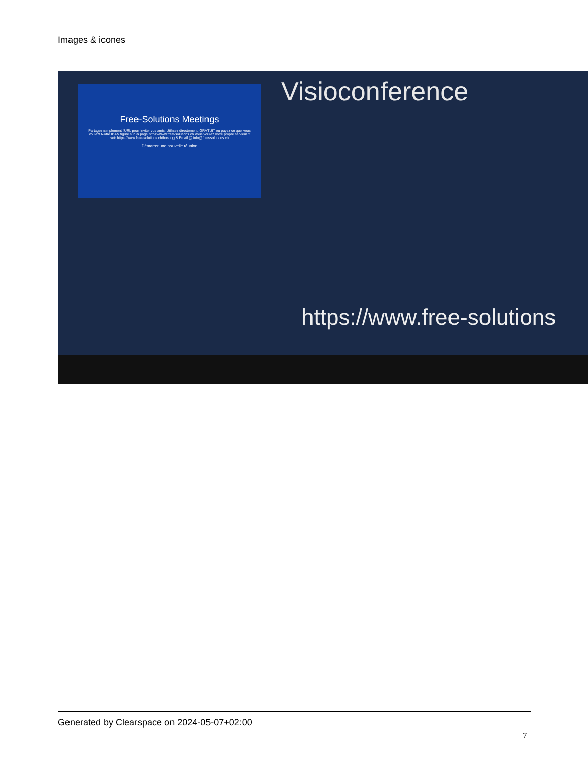Images & icones
Visioconference
Free-Solutions Meetings
Partagez simplement l'URL pour inviter vos amis. Utilisez directement. GRATUIT ou payez ce que vous voulez! Notre IBAN figure sur la page https://www.free-solutions.ch Vous voulez votre propre serveur ? voir https://www.free-solutions.ch/hosting & Email @ info@free-solutions.ch
Démarrer une nouvelle réunion
https://www.free-solutions
Generated by Clearspace on 2024-05-07+02:00
7